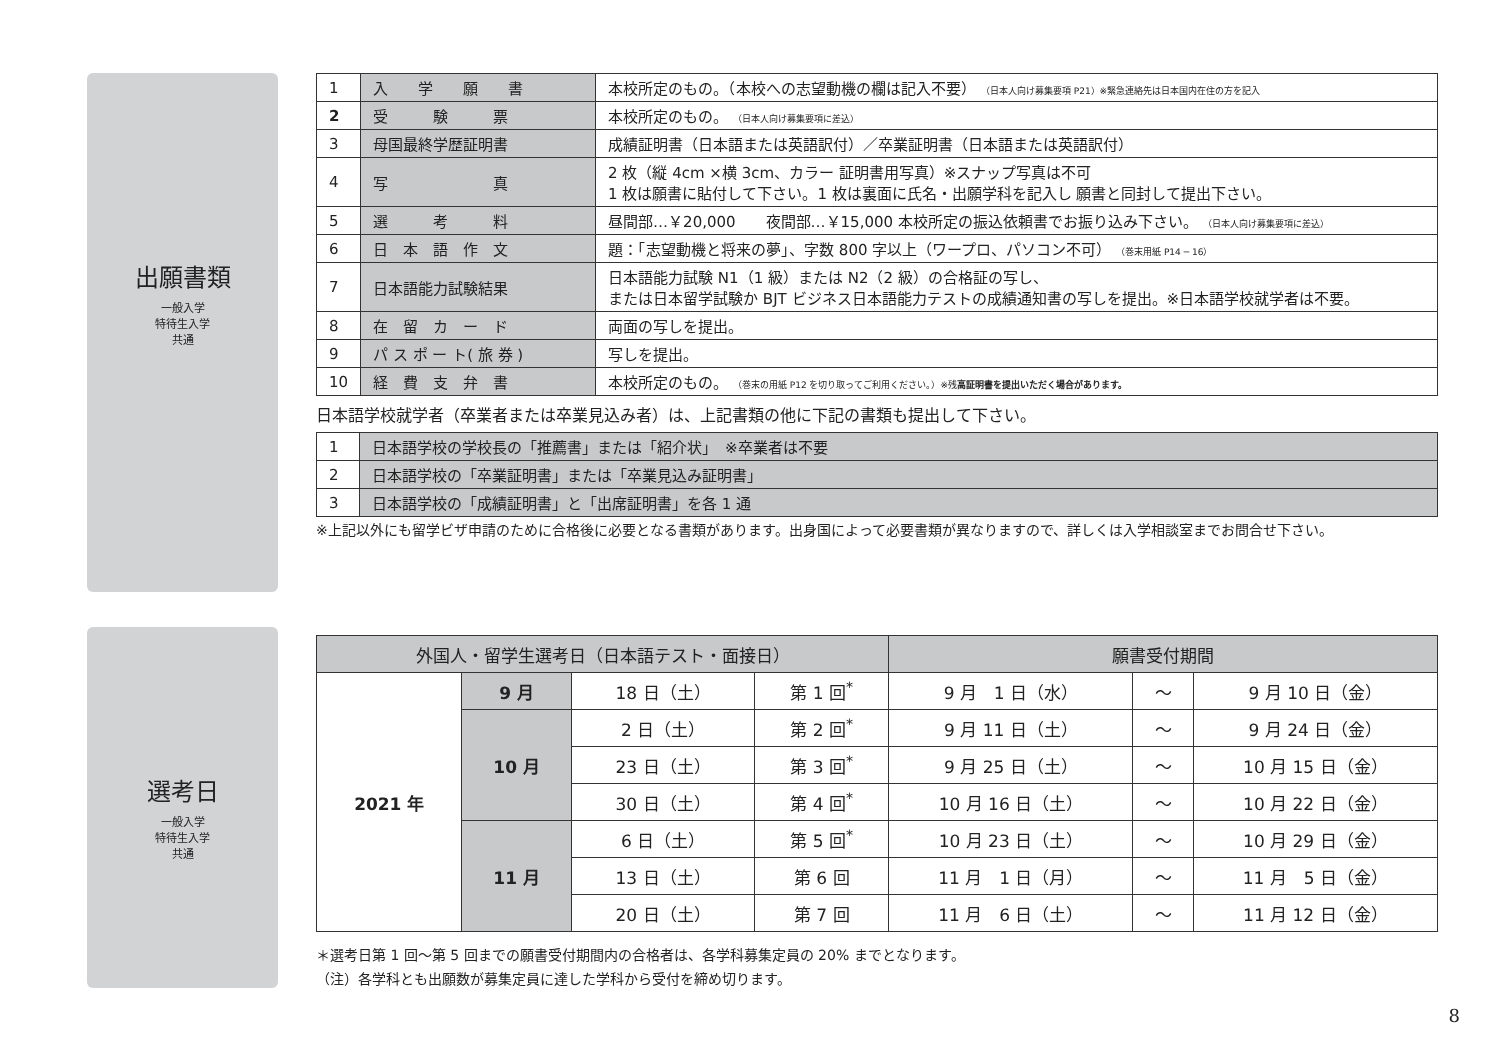出願書類
一般入学
特待生入学
共通
| 1 | 入 学 願 書 | 本校所定のもの。（本校への志望動機の欄は記入不要） （日本人向け募集要項 P21）※緊急連絡先は日本国内在住の方を記入 |
| 2 | 受 験 票 | 本校所定のもの。 （日本人向け募集要項に差込） |
| 3 | 母国最終学歴証明書 | 成績証明書（日本語または英語訳付）／卒業証明書（日本語または英語訳付） |
| 4 | 写 真 | 2 枚（縦 4cm ×横 3cm、カラー 証明書用写真）※スナップ写真は不可 1 枚は願書に貼付して下さい。1 枚は裏面に氏名・出願学科を記入し 願書と同封して提出下さい。 |
| 5 | 選 考 料 | 昼間部…￥20,000 夜間部…￥15,000 本校所定の振込依頼書でお振り込み下さい。 （日本人向け募集要項に差込） |
| 6 | 日 本 語 作 文 | 題：「志望動機と将来の夢」、字数 800 字以上（ワープロ、パソコン不可） （巻末用紙 P14 ─ 16） |
| 7 | 日本語能力試験結果 | 日本語能力試験 N1（1 級）または N2（2 級）の合格証の写し、 または日本留学試験か BJT ビジネス日本語能力テストの成績通知書の写しを提出。※日本語学校就学者は不要。 |
| 8 | 在 留 カ ー ド | 両面の写しを提出。 |
| 9 | パ ス ポ ー ト( 旅 券 ) | 写しを提出。 |
| 10 | 経 費 支 弁 書 | 本校所定のもの。 （巻末の用紙 P12 を切り取ってご利用ください。）※残 高証明書を提出いただく場合があります。 |
日本語学校就学者（卒業者または卒業見込み者）は、上記書類の他に下記の書類も提出して下さい。
| 1 | 日本語学校の学校長の「推薦書」または「紹介状」 ※卒業者は不要 |
| 2 | 日本語学校の「卒業証明書」または「卒業見込み証明書」 |
| 3 | 日本語学校の「成績証明書」と「出席証明書」を各 1 通 |
※上記以外にも留学ビザ申請のために合格後に必要となる書類があります。出身国によって必要書類が異なりますので、詳しくは入学相談室までお問合せ下さい。
選考日
一般入学
特待生入学
共通
| 外国人・留学生選考日（日本語テスト・面接日） | | | | 願書受付期間 | | |
| --- | --- | --- | --- | --- | --- | --- |
| 2021 年 | 9 月 | 18 日（土） | 第 1 回<sup>*</sup> | 9 月 1 日（水） | ～ | 9 月 10 日（金） |
| | 10 月 | 2 日（土） | 第 2 回<sup>*</sup> | 9 月 11 日（土） | ～ | 9 月 24 日（金） |
| | | 23 日（土） | 第 3 回<sup>*</sup> | 9 月 25 日（土） | ～ | 10 月 15 日（金） |
| | | 30 日（土） | 第 4 回<sup>*</sup> | 10 月 16 日（土） | ～ | 10 月 22 日（金） |
| | 11 月 | 6 日（土） | 第 5 回<sup>*</sup> | 10 月 23 日（土） | ～ | 10 月 29 日（金） |
| | | 13 日（土） | 第 6 回 | 11 月 1 日（月） | ～ | 11 月 5 日（金） |
| | | 20 日（土） | 第 7 回 | 11 月 6 日（土） | ～ | 11 月 12 日（金） |
＊選考日第 1 回～第 5 回までの願書受付期間内の合格者は、各学科募集定員の 20% までとなります。
（注）各学科とも出願数が募集定員に達した学科から受付を締め切ります。
8